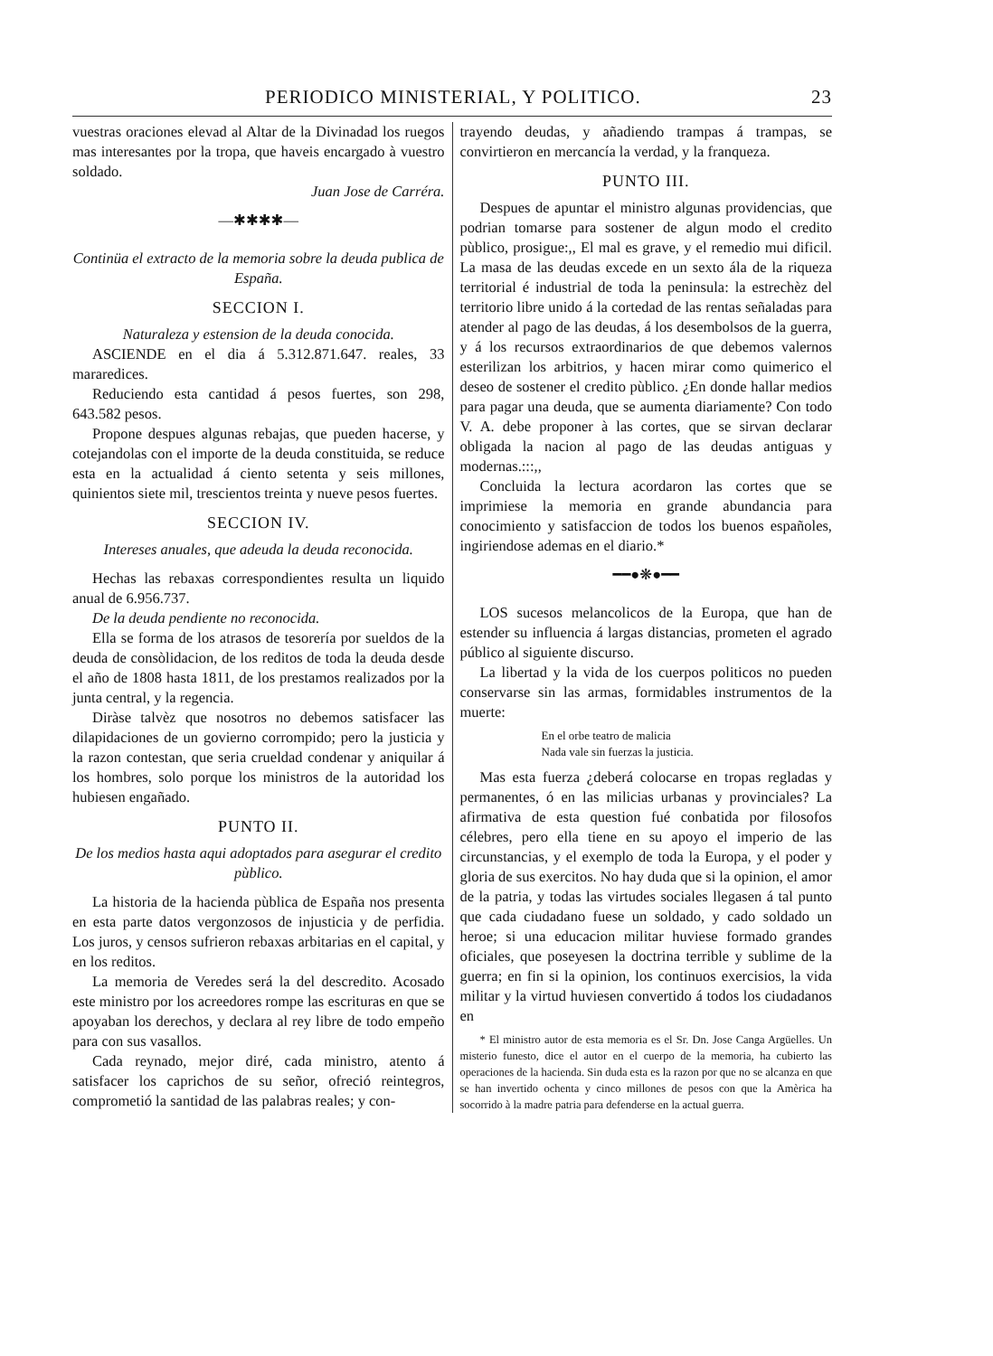PERIODICO MINISTERIAL, Y POLITICO. 23
vuestras oraciones elevad al Altar de la Divinadad los ruegos mas interesantes por la tropa, que haveis encargado à vuestro soldado.
Juan Jose de Carréra.
—✱✱✱✱—
Continüa el extracto de la memoria sobre la deuda publica de España.
SECCION I.
Naturaleza y estension de la deuda conocida.
ASCIENDE en el dia á 5.312.871.647. reales, 33 mararedices.
Reduciendo esta cantidad á pesos fuertes, son 298, 643.582 pesos.
Propone despues algunas rebajas, que pueden hacerse, y cotejandolas con el importe de la deuda constituida, se reduce esta en la actualidad á ciento setenta y seis millones, quinientos siete mil, trescientos treinta y nueve pesos fuertes.
SECCION IV.
Intereses anuales, que adeuda la deuda reconocida.
Hechas las rebaxas correspondientes resulta un liquido anual de 6.956.737.
De la deuda pendiente no reconocida.
Ella se forma de los atrasos de tesorería por sueldos de la deuda de consòlidacion, de los reditos de toda la deuda desde el año de 1808 hasta 1811, de los prestamos realizados por la junta central, y la regencia.
Diràse talvèz que nosotros no debemos satisfacer las dilapidaciones de un govierno corrompido; pero la justicia y la razon contestan, que seria crueldad condenar y aniquilar á los hombres, solo porque los ministros de la autoridad los hubiesen engañado.
PUNTO II.
De los medios hasta aqui adoptados para asegurar el credito pùblico.
La historia de la hacienda pùblica de España nos presenta en esta parte datos vergonzosos de injusticia y de perfidia. Los juros, y censos sufrieron rebaxas arbitarias en el capital, y en los reditos.
La memoria de Veredes será la del descredito. Acosado este ministro por los acreedores rompe las escrituras en que se apoyaban los derechos, y declara al rey libre de todo empeño para con sus vasallos.
Cada reynado, mejor diré, cada ministro, atento á satisfacer los caprichos de su señor, ofreció reintegros, comprometió la santidad de las palabras reales; y con-
trayendo deudas, y añadiendo trampas á trampas, se convirtieron en mercancía la verdad, y la franqueza.
PUNTO III.
Despues de apuntar el ministro algunas providencias, que podrian tomarse para sostener de algun modo el credito pùblico, prosigue:,, El mal es grave, y el remedio mui dificil. La masa de las deudas excede en un sexto ála de la riqueza territorial é industrial de toda la peninsula: la estrechèz del territorio libre unido á la cortedad de las rentas señaladas para atender al pago de las deudas, á los desembolsos de la guerra, y á los recursos extraordinarios de que debemos valernos esterilizan los arbitrios, y hacen mirar como quimerico el deseo de sostener el credito pùblico. ¿En donde hallar medios para pagar una deuda, que se aumenta diariamente? Con todo V. A. debe proponer à las cortes, que se sirvan declarar obligada la nacion al pago de las deudas antiguas y modernas.:::,,
Concluida la lectura acordaron las cortes que se imprimiese la memoria en grande abundancia para conocimiento y satisfaccion de todos los buenos españoles, ingiriendose ademas en el diario.*
━━●❋●━━
LOS sucesos melancolicos de la Europa, que han de estender su influencia á largas distancias, prometen el agrado público al siguiente discurso.
La libertad y la vida de los cuerpos politicos no pueden conservarse sin las armas, formidables instrumentos de la muerte:
En el orbe teatro de malicia
Nada vale sin fuerzas la justicia.
Mas esta fuerza ¿deberá colocarse en tropas regladas y permanentes, ó en las milicias urbanas y provinciales? La afirmativa de esta question fué conbatida por filosofos célebres, pero ella tiene en su apoyo el imperio de las circunstancias, y el exemplo de toda la Europa, y el poder y gloria de sus exercitos. No hay duda que si la opinion, el amor de la patria, y todas las virtudes sociales llegasen á tal punto que cada ciudadano fuese un soldado, y cado soldado un heroe; si una educacion militar huviese formado grandes oficiales, que poseyesen la doctrina terrible y sublime de la guerra; en fin si la opinion, los continuos exercisios, la vida militar y la virtud huviesen convertido á todos los ciudadanos en
* El ministro autor de esta memoria es el Sr. Dn. Jose Canga Argüelles. Un misterio funesto, dice el autor en el cuerpo de la memoria, ha cubierto las operaciones de la hacienda. Sin duda esta es la razon por que no se alcanza en que se han invertido ochenta y cinco millones de pesos con que la Amèrica ha socorrido à la madre patria para defenderse en la actual guerra.